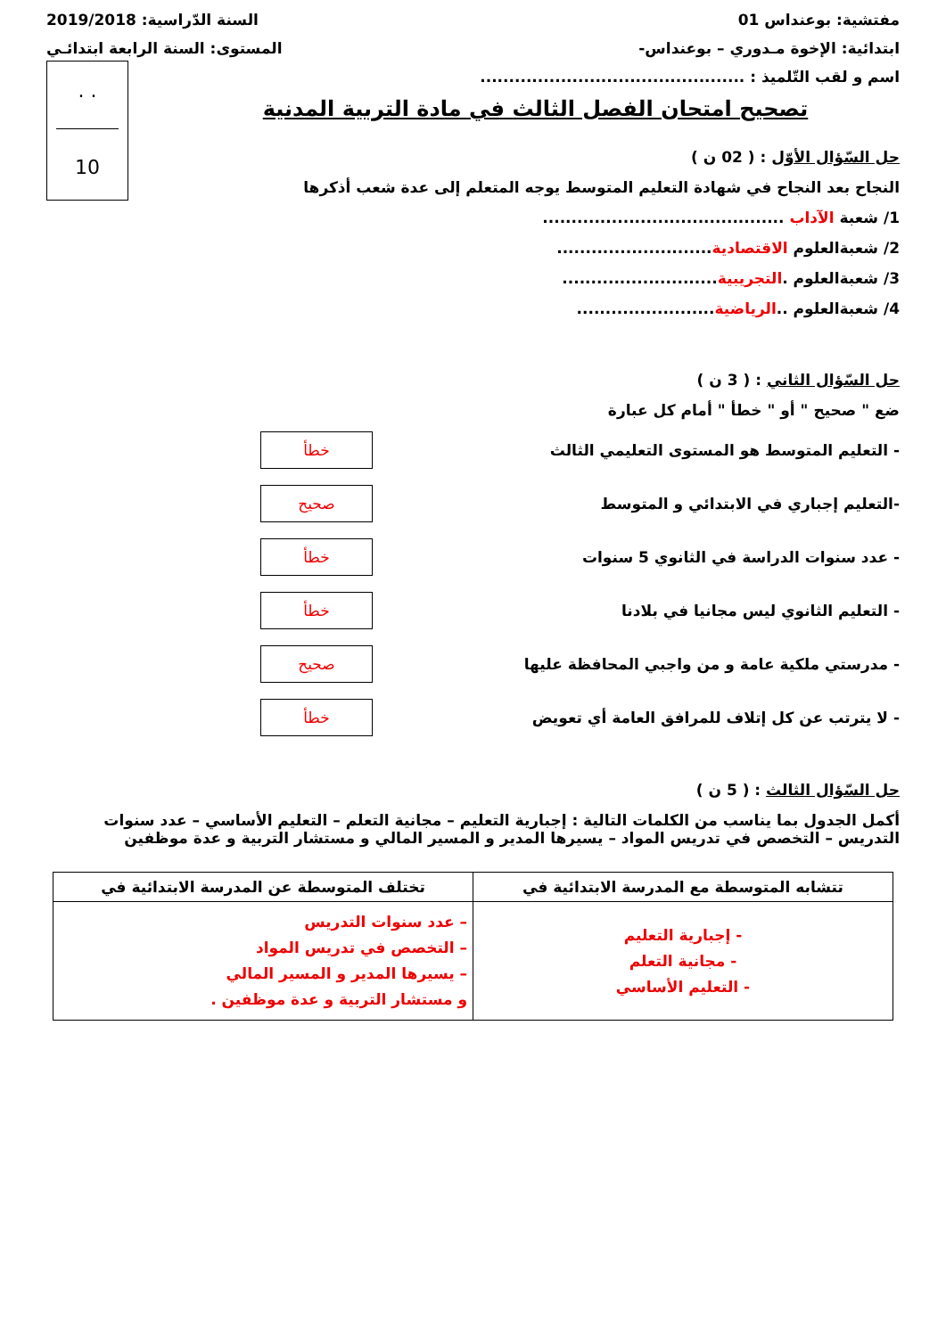مفتشية: بوعنداس 01 السنة الدّراسية: 2019/2018
ابتدائية: الإخوة مـدوري – بوعنداس- المستوى: السنة الرابعة ابتدائـي
اسم و لقب التّلميذ : ..............................................
. .
10
تصحيح امتحان الفصل الثالث في مادة التربية المدنية
حل السّؤال الأوّل : ( 02 ن )
النجاح بعد النجاح في شهادة التعليم المتوسط يوجه المتعلم إلى عدة شعب أذكرها
1/ شعبة الآداب ..........................................
2/ شعبةالعلوم الاقتصادية...........................
3/ شعبةالعلوم .التجريبية...........................
4/ شعبةالعلوم ..الرياضية........................
حل السّؤال الثاني : ( 3 ن )
ضع " صحيح " أو " خطأ " أمام كل عبارة
- التعليم المتوسط هو المستوى التعليمي الثالث خطأ
-التعليم إجباري في الابتدائي و المتوسط صحيح
- عدد سنوات الدراسة في الثانوي 5 سنوات خطأ
- التعليم الثانوي ليس مجانيا في بلادنا خطأ
- مدرستي ملكية عامة و من واجبي المحافظة عليها صحيح
- لا يترتب عن كل إتلاف للمرافق العامة أي تعويض خطأ
حل السّؤال الثالث : ( 5 ن )
أكمل الجدول بما يناسب من الكلمات التالية : إجبارية التعليم – مجانية التعلم – التعليم الأساسي – عدد سنوات التدريس – التخصص في تدريس المواد – يسيرها المدير و المسير المالي و مستشار التربية و عدة موظفين
| تتشابه المتوسطة مع المدرسة الابتدائية في | تختلف المتوسطة عن المدرسة الابتدائية في |
| --- | --- |
| - إجبارية التعليم - مجانية التعلم - التعليم الأساسي | – عدد سنوات التدريس – التخصص في تدريس المواد – يسيرها المدير و المسير المالي و مستشار التربية و عدة موظفين . |